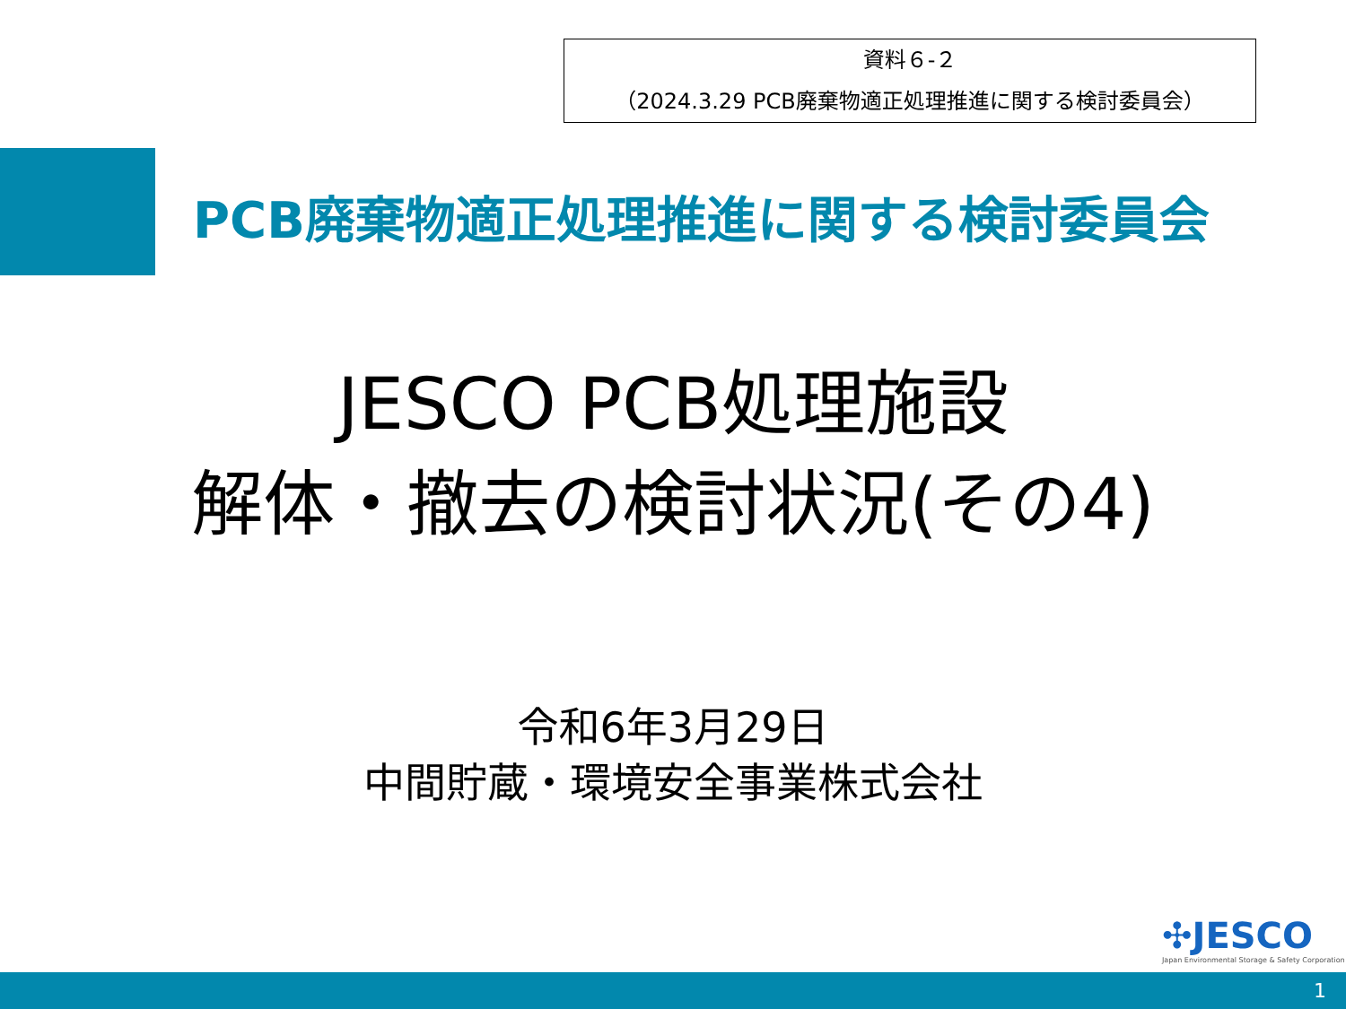資料６-２
（2024.3.29 PCB廃棄物適正処理推進に関する検討委員会）
PCB廃棄物適正処理推進に関する検討委員会
JESCO PCB処理施設
解体・撤去の検討状況(その4)
令和6年3月29日
中間貯蔵・環境安全事業株式会社
✣JESCO
Japan Environmental Storage & Safety Corporation
1